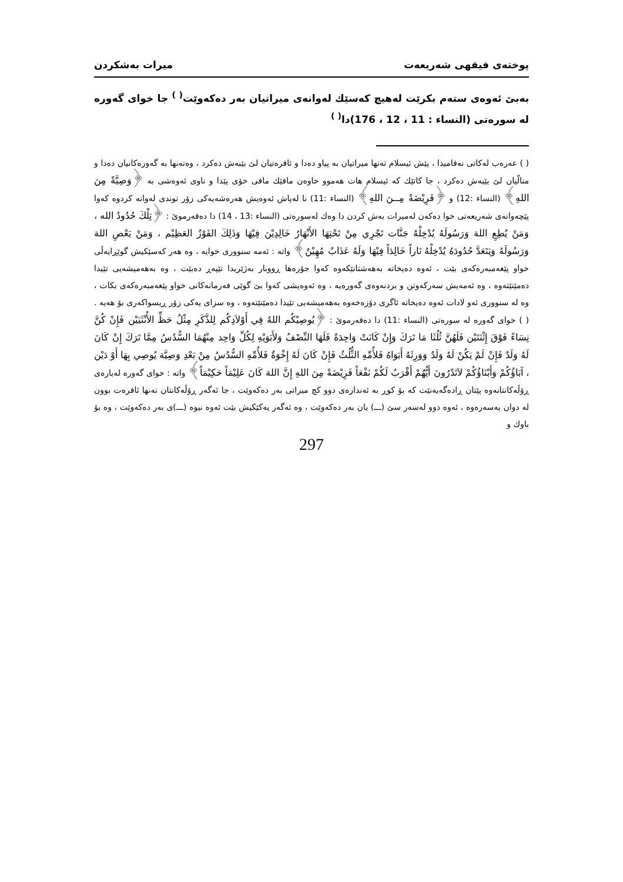پوختەی فیقهی شەریعەت میرات بەشکردن
بەبێ ئەوەی ستەم بکرێت لەهیچ کەسێك لەوانەی میراتیان بەر دەکەوێت<sup>( )</sup> جا خوای گەورە لە سورەتی (النساء : 11 ، 12 ، 176)دا<sup>( )</sup>
( ) عەرەب لەکاتی نەفامیدا ، پێش ئیسلام تەنها میراتیان بە پیاو دەدا و ئافرەتیان لێ بێبەش دەکرد ، وەتەنها بە گەورەکانیان دەدا و منالّیان لێ بێبەش دەکرد ، جا کاتێك کە ئیسلام هات هەموو خاوەن مافێك مافی خۆی پێدا و ناوی ئەوەشی به ﴿وَصِيَّةً مِنَ اللهِ﴾ (النساء :12) و ﴿فَرِيْضَةً مِــنَ اللهِ﴾ (النساء :11) نا لەپاش ئەوەیش هەرەشەیەکی زۆر توندی لەوانە کردوە کەوا پێچەوانەی شەریعەتی خوا دەکەن لەمیرات بەش کردن دا وەك لەسورەتی (النساء :13 ، 14) دا دەفەرموێ : ﴿تِلْكَ حُدُودُ الله ، وَمَنْ يُطِعِ اللهَ وَرَسُولَهُ يُدْخِلْهُ جَنَّات تَجْرِي مِنْ تَحْتِهَا الأَنْهَارُ خَالِدِيْنَ فِيْهَا وَذَلِكَ الفَوْزُ العَظِيْم ، وَمَنْ يَعْصِ اللهَ وَرَسُولَهُ وَيَتَعَدَّ حُدُودَهُ يُدْخِلْهُ نَاراً خَالِدَاً فِيْهَا وَلَهُ عَذَابٌ مُهِيْنٌ﴾ واتە : ئەمە سنووری خوایە ، وە هەر کەسێکیش گوێڕایەڵی خواو پێغەمبەرەکەی بێت ، ئەوە دەیخاتە بەهەشتانێکەوە کەوا جۆرەها ڕووبار بەژێریدا تێپەڕ دەبێت ، وە بەهەمیشەیی تێیدا دەمێنێتەوە ، وە ئەمەیش سەرکەوتن و بردنەوەی گەورەیە ، وە ئەوەیشی کەوا بێ گوێی فەرمانەکانی خواو پێغەمبەرەکەی بکات ، وە لە سنووری ئەو لادات ئەوە دەیخاتە ئاگری دۆزەخەوە بەهەمیشەیی تێیدا دەمێنێتەوە ، وە سزای یەکی زۆر ڕیسواکەری بۆ هەیە .
( ) خوای گەورە لە سورەتی (النساء :11) دا دەفەرموێ : ﴿يُوصِيْكُم اللهُ فِي أَوْلاَدِكُم لِلذَّكَرِ مِثْلُ حَظِّ الأُنْثَيَيْن فَإِنْ كُنَّ نِسَاءً فَوْقَ إِثْنَتَيْن فَلَهُنَّ ثُلُثَا مَا تَرَكَ وَإِنْ كَانَتْ وَاحِدَةً فَلَهَا النِّصْفُ وَلأَبَوَيْهِ لِكُلِّ وَاحِد مِنْهُمَا السُّدُسُ مِمَّا تَرَكَ إِنْ كَانَ لَهُ وَلَدٌ فَإِنْ لَمْ يَكُنْ لَهُ وَلَدٌ وَوَرِثَهُ أَبَوَاهُ فَلأُمِّهِ الثُّلُثُ فَإِنْ كَانَ لَهُ إِخْوَةٌ فَلأُمِّهِ السُّدُسُ مِنْ بَعْدِ وَصِيَّة يُوصِي بِهَا أَوْ دَيْن ، آبَاؤُكُمْ وَأَبْنَاؤُكُمْ لاَتَدْرُونَ أَيُّهُمْ أَقْرَبُ لَكُمْ نَفْعَاً فَرِيْضَةً مِنَ اللهِ إِنَّ اللهَ كَانَ عَلِيْمَاً حَكِيْمَاً﴾ واتە : خوای گەورە لەبارەی ڕۆڵەکانتانەوە پێتان ڕادەگەیەنێت کە بۆ کوڕ بە ئەندازەی دوو کچ میراتی بەر دەکەوێت ، جا ئەگەر ڕۆڵەکانتان تەنها ئافرەت بوون لە دوان بەسەرەوە ، ئەوە دوو لەسەر سێ (ـــ) یان بەر دەکەوێت ، وە ئەگەر یەکێکیش بێت ئەوە نیوە (ـــ)ی بەر دەکەوێت ، وە بۆ باوك و
297